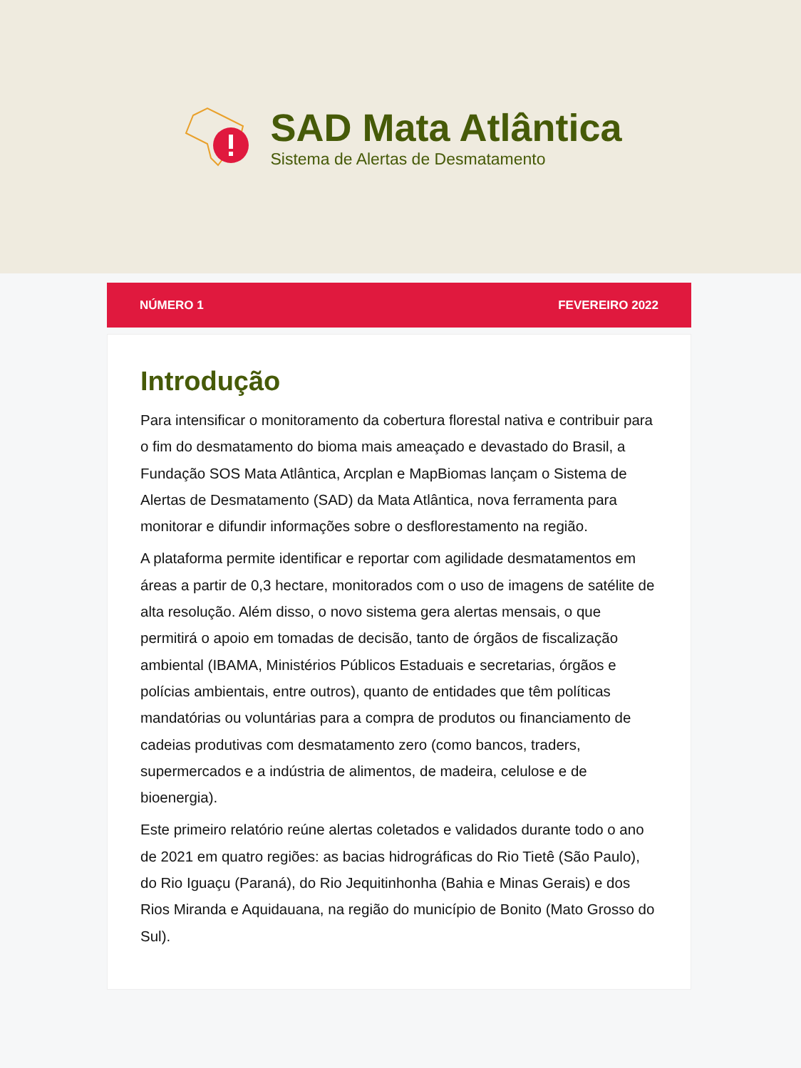SAD Mata Atlântica
Sistema de Alertas de Desmatamento
NÚMERO 1 FEVEREIRO 2022
Introdução
Para intensificar o monitoramento da cobertura florestal nativa e contribuir para o fim do desmatamento do bioma mais ameaçado e devastado do Brasil, a Fundação SOS Mata Atlântica, Arcplan e MapBiomas lançam o Sistema de Alertas de Desmatamento (SAD) da Mata Atlântica, nova ferramenta para monitorar e difundir informações sobre o desflorestamento na região.
A plataforma permite identificar e reportar com agilidade desmatamentos em áreas a partir de 0,3 hectare, monitorados com o uso de imagens de satélite de alta resolução. Além disso, o novo sistema gera alertas mensais, o que permitirá o apoio em tomadas de decisão, tanto de órgãos de fiscalização ambiental (IBAMA, Ministérios Públicos Estaduais e secretarias, órgãos e polícias ambientais, entre outros), quanto de entidades que têm políticas mandatórias ou voluntárias para a compra de produtos ou financiamento de cadeias produtivas com desmatamento zero (como bancos, traders, supermercados e a indústria de alimentos, de madeira, celulose e de bioenergia).
Este primeiro relatório reúne alertas coletados e validados durante todo o ano de 2021 em quatro regiões: as bacias hidrográficas do Rio Tietê (São Paulo), do Rio Iguaçu (Paraná), do Rio Jequitinhonha (Bahia e Minas Gerais) e dos Rios Miranda e Aquidauana, na região do município de Bonito (Mato Grosso do Sul).